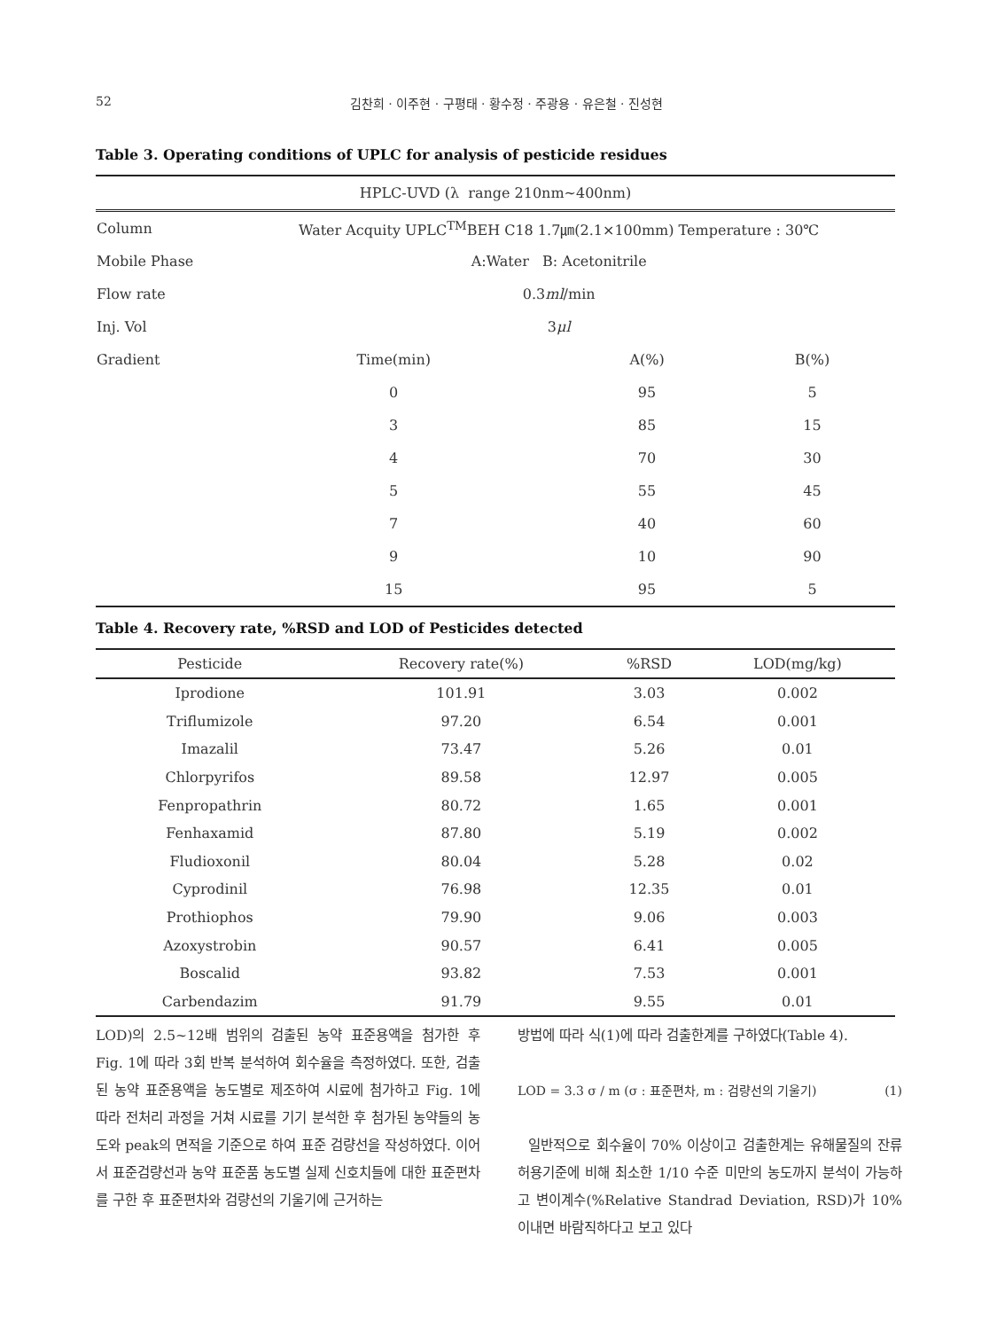52 김찬희 · 이주현 · 구평태 · 황수정 · 주광용 · 유은철 · 진성현
Table 3. Operating conditions of UPLC for analysis of pesticide residues
| HPLC-UVD (λ range 210nm~400nm) | | | |
| Column | Water Acquity UPLC<sup>TM</sup>BEH C18 1.7㎛(2.1×100mm) Temperature : 30℃ | | |
| Mobile Phase | A:Water B: Acetonitrile | | |
| Flow rate | 0.3 ml /min | | |
| Inj. Vol | 3 μl | | |
| Gradient | Time(min) | A(%) | B(%) |
| | 0 | 95 | 5 |
| | 3 | 85 | 15 |
| | 4 | 70 | 30 |
| | 5 | 55 | 45 |
| | 7 | 40 | 60 |
| | 9 | 10 | 90 |
| | 15 | 95 | 5 |
Table 4. Recovery rate, %RSD and LOD of Pesticides detected
| Pesticide | Recovery rate(%) | %RSD | LOD(mg/kg) |
| --- | --- | --- | --- |
| Iprodione | 101.91 | 3.03 | 0.002 |
| Triflumizole | 97.20 | 6.54 | 0.001 |
| Imazalil | 73.47 | 5.26 | 0.01 |
| Chlorpyrifos | 89.58 | 12.97 | 0.005 |
| Fenpropathrin | 80.72 | 1.65 | 0.001 |
| Fenhaxamid | 87.80 | 5.19 | 0.002 |
| Fludioxonil | 80.04 | 5.28 | 0.02 |
| Cyprodinil | 76.98 | 12.35 | 0.01 |
| Prothiophos | 79.90 | 9.06 | 0.003 |
| Azoxystrobin | 90.57 | 6.41 | 0.005 |
| Boscalid | 93.82 | 7.53 | 0.001 |
| Carbendazim | 91.79 | 9.55 | 0.01 |
LOD)의 2.5~12배 범위의 검출된 농약 표준용액을 첨가한 후 Fig. 1에 따라 3회 반복 분석하여 회수율을 측정하였다. 또한, 검출된 농약 표준용액을 농도별로 제조하여 시료에 첨가하고 Fig. 1에 따라 전처리 과정을 거쳐 시료를 기기 분석한 후 첨가된 농약들의 농도와 peak의 면적을 기준으로 하여 표준 검량선을 작성하였다. 이어서 표준검량선과 농약 표준품 농도별 실제 신호치들에 대한 표준편차를 구한 후 표준편차와 검량선의 기울기에 근거하는
방법에 따라 식(1)에 따라 검출한계를 구하였다(Table 4).
LOD = 3.3 σ / m (σ : 표준편차, m : 검량선의 기울기) (1)
일반적으로 회수율이 70% 이상이고 검출한계는 유해물질의 잔류허용기준에 비해 최소한 1/10 수준 미만의 농도까지 분석이 가능하고 변이계수(%Relative Standrad Deviation, RSD)가 10%이내면 바람직하다고 보고 있다